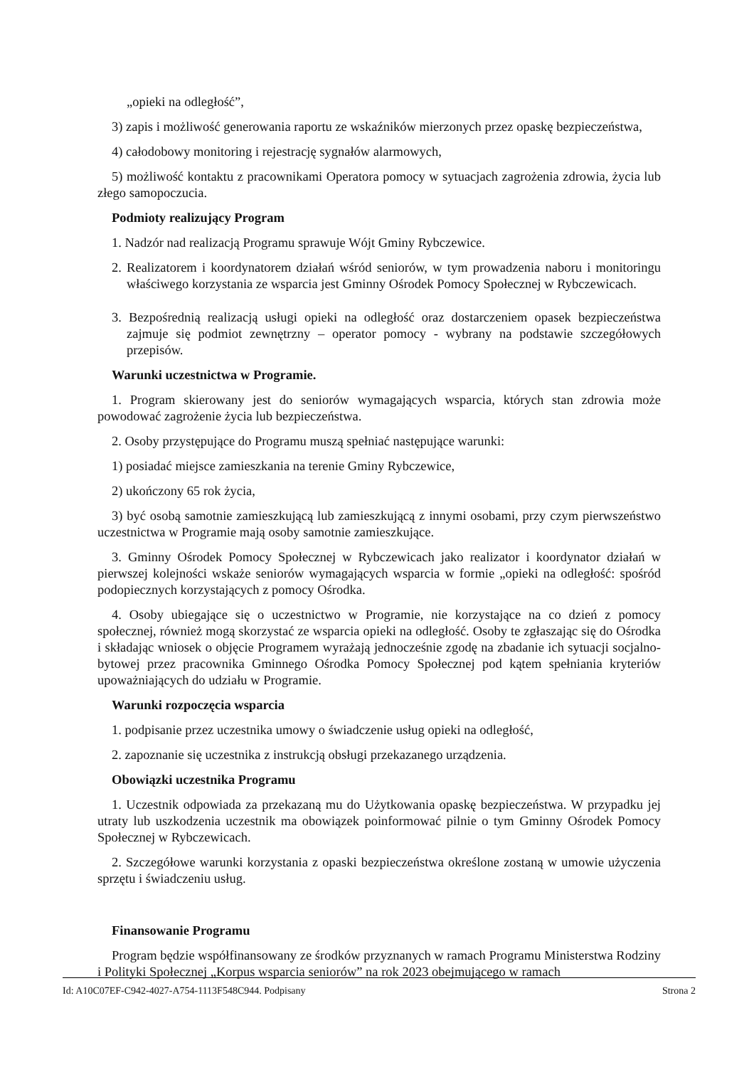„opieki na odległość”,
3) zapis i możliwość generowania raportu ze wskaźników mierzonych przez opaskę bezpieczeństwa,
4) całodobowy monitoring i rejestrację sygnałów alarmowych,
5) możliwość kontaktu z pracownikami Operatora pomocy w sytuacjach zagrożenia zdrowia, życia lub złego samopoczucia.
Podmioty realizujący Program
1. Nadzór nad realizacją Programu sprawuje Wójt Gminy Rybczewice.
2. Realizatorem i koordynatorem działań wśród seniorów, w tym prowadzenia naboru i monitoringu właściwego korzystania ze wsparcia jest Gminny Ośrodek Pomocy Społecznej w Rybczewicach.
3. Bezpośrednią realizacją usługi opieki na odległość oraz dostarczeniem opasek bezpieczeństwa zajmuje się podmiot zewnętrzny – operator pomocy - wybrany na podstawie szczegółowych przepisów.
Warunki uczestnictwa w Programie.
1. Program skierowany jest do seniorów wymagających wsparcia, których stan zdrowia może powodować zagrożenie życia lub bezpieczeństwa.
2. Osoby przystępujące do Programu muszą spełniać następujące warunki:
1) posiadać miejsce zamieszkania na terenie Gminy Rybczewice,
2) ukończony 65 rok życia,
3) być osobą samotnie zamieszkującą lub zamieszkującą z innymi osobami, przy czym pierwszeństwo uczestnictwa w Programie mają osoby samotnie zamieszkujące.
3. Gminny Ośrodek Pomocy Społecznej w Rybczewicach jako realizator i koordynator działań w pierwszej kolejności wskaże seniorów wymagających wsparcia w formie „opieki na odległość: spośród podopiecznych korzystających z pomocy Ośrodka.
4. Osoby ubiegające się o uczestnictwo w Programie, nie korzystające na co dzień z pomocy społecznej, również mogą skorzystać ze wsparcia opieki na odległość. Osoby te zgłaszając się do Ośrodka i składając wniosek o objęcie Programem wyrażają jednocześnie zgodę na zbadanie ich sytuacji socjalno-bytowej przez pracownika Gminnego Ośrodka Pomocy Społecznej pod kątem spełniania kryteriów upoważniających do udziału w Programie.
Warunki rozpoczęcia wsparcia
1. podpisanie przez uczestnika umowy o świadczenie usług opieki na odległość,
2. zapoznanie się uczestnika z instrukcją obsługi przekazanego urządzenia.
Obowiązki uczestnika Programu
1. Uczestnik odpowiada za przekazaną mu do Użytkowania opaskę bezpieczeństwa. W przypadku jej utraty lub uszkodzenia uczestnik ma obowiązek poinformować pilnie o tym Gminny Ośrodek Pomocy Społecznej w Rybczewicach.
2. Szczegółowe warunki korzystania z opaski bezpieczeństwa określone zostaną w umowie użyczenia sprzętu i świadczeniu usług.
Finansowanie Programu
Program będzie współfinansowany ze środków przyznanych w ramach Programu Ministerstwa Rodziny i Polityki Społecznej „Korpus wsparcia seniorów” na rok 2023 obejmującego w ramach
Id: A10C07EF-C942-4027-A754-1113F548C944. Podpisany Strona 2